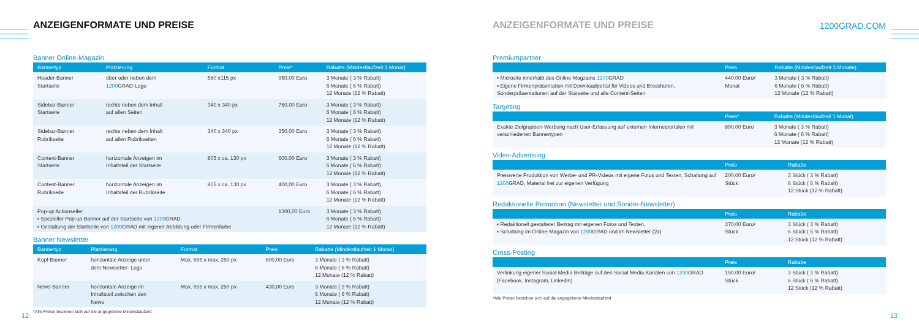ANZEIGENFORMATE UND PREISE
Banner Online-Magazin
| Bannertyp | Platzierung | Format | Preis* | Rabatte (Mindestlaufzeit 1 Monat) |
| --- | --- | --- | --- | --- |
| Header-Banner Startseite | über oder neben dem 1200 GRAD-Logo | 580 x115 px | 950,00 Euro | 3 Monate ( 3 % Rabatt) 6 Monate ( 6 % Rabatt) 12 Monate (12 % Rabatt) |
| Sidebar-Banner Startseite | rechts neben dem Inhalt auf allen Seiten | 340 x 340 px | 750,00 Euro | 3 Monate ( 3 % Rabatt) 6 Monate ( 6 % Rabatt) 12 Monate (12 % Rabatt) |
| Sidebar-Banner Rubrikseite | rechts neben dem Inhalt auf allen Rubrikseiten | 340 x 340 px | 350,00 Euro | 3 Monate ( 3 % Rabatt) 6 Monate ( 6 % Rabatt) 12 Monate (12 % Rabatt) |
| Content-Banner Startseite | horizontale Anzeigen im Inhaltsteil der Startseite | 805 x ca. 130 px | 600,00 Euro | 3 Monate ( 3 % Rabatt) 6 Monate ( 6 % Rabatt) 12 Monate (12 % Rabatt) |
| Content-Banner Rubrikseite | horizontale Anzeigen im Inhaltsteil der Rubrikseite | 805 x ca. 130 px | 400,00 Euro | 3 Monate ( 3 % Rabatt) 6 Monate ( 6 % Rabatt) 12 Monate (12 % Rabatt) |
| Pop-up Actionseller ▪ Spezieller Pop-up Banner auf der Startseite von 1200 GRAD ▪ Gestaltung der Startseite von 1200 GRAD mit eigener Abbildung oder Firmenfarbe | | | 1300,00 Euro | 3 Monate ( 3 % Rabatt) 6 Monate ( 6 % Rabatt) 12 Monate (12 % Rabatt) |
Banner Newsletter
| Bannertyp | Platzierung | Format | Preis | Rabatte (Mindestlaufzeit 1 Monat) |
| --- | --- | --- | --- | --- |
| Kopf-Banner | horizontale Anzeige unter dem Newsletter- Logo | Max. 655 x max. 250 px | 600,00 Euro | 3 Monate ( 3 % Rabatt) 6 Monate ( 6 % Rabatt) 12 Monate (12 % Rabatt) |
| News-Banner | horizontale Anzeige im Inhaltsteil zwischen den News | Max. 655 x max. 250 px | 430,00 Euro | 3 Monate ( 3 % Rabatt) 6 Monate ( 6 % Rabatt) 12 Monate (12 % Rabatt) |
*Alle Preise beziehen sich auf die angegebene Mindestlaufzeit
12
ANZEIGENFORMATE UND PREISE
1200GRAD.COM
Premiumpartner
| | Preis | Rabatte (Mindestlaufzeit 3 Monate) |
| --- | --- | --- |
| ▪ Microsite innerhalb des Online-Magzains 1200 GRAD ▪ Eigene Firmenpräsentation mit Downloadportal für Videos und Broschüren, Sonderpräsentationen auf der Starseite und alle Content-Seiten | 440,00 Euro/ Monat | 3 Monate ( 3 % Rabatt) 6 Monate ( 6 % Rabatt) 12 Monate (12 % Rabatt) |
Targeting
| | Preis* | Rabatte (Mindestlaufzeit 1 Monat) |
| --- | --- | --- |
| Exakte Zielgruppen-Werbung nach User-Erfassung auf externen Internetportalen mit verschiedenen Bannertypen | 890,00 Euro | 3 Monate ( 3 % Rabatt) 6 Monate ( 6 % Rabatt) 12 Monate (12 % Rabatt) |
Video-Advertising
| | Preis | Rabatte |
| --- | --- | --- |
| Preiswerte Produktion von Werbe- und PR-Videos mit eigene Fotos und Texten, Schaltung auf 1200 GRAD, Material frei zur eigenen Verfügung | 200,00 Euro/ Stück | 3 Stück ( 3 % Rabatt) 6 Stück ( 6 % Rabatt) 12 Stück (12 % Rabatt) |
Redaktionelle Promotion (Newsletter und Sonder-Newsletter)
| | Preis | Rabatte |
| --- | --- | --- |
| ▪ Redaktionell gestalteter Beitrag mit eigenen Fotos und Texten, ▪ Schaltung im Online-Magazin von 1200 GRAD und im Newsletter (2x) | 370,00 Euro/ Stück | 3 Stück ( 3 % Rabatt) 6 Stück ( 6 % Rabatt) 12 Stück (12 % Rabatt) |
Cross-Posting
| | Preis | Rabatte |
| --- | --- | --- |
| Verlinkung eigener Social-Media Beiträge auf den Social Media Kanälen von 1200 GRAD (Facebook, Instagram, Linkedin) | 150,00 Euro/ Stück | 3 Stück ( 3 % Rabatt) 6 Stück ( 6 % Rabatt) 12 Stück (12 % Rabatt) |
*Alle Preise beziehen sich auf die angegebene Mindestlaufzeit
13